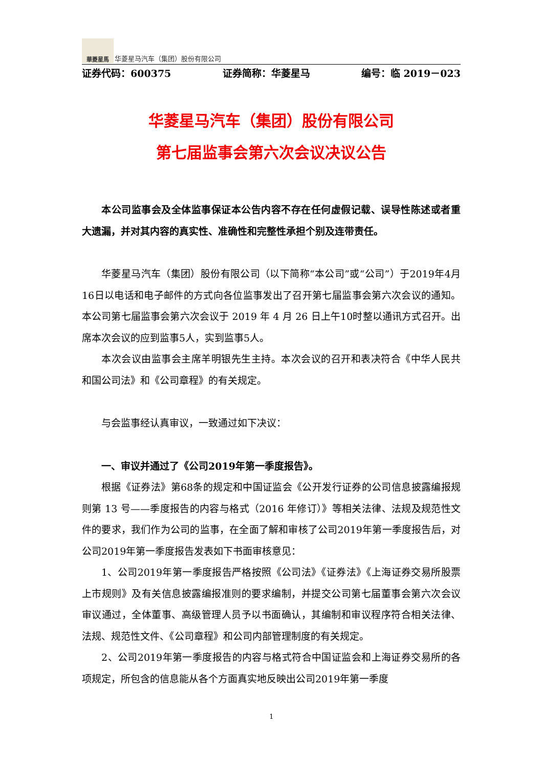華菱星馬
华菱星马汽车（集团）股份有限公司
证券代码：600375 证券简称：华菱星马 编号：临 2019－023
华菱星马汽车（集团）股份有限公司
第七届监事会第六次会议决议公告
本公司监事会及全体监事保证本公告内容不存在任何虚假记载、误导性陈述或者重大遗漏，并对其内容的真实性、准确性和完整性承担个别及连带责任。
华菱星马汽车（集团）股份有限公司（以下简称“本公司”或“公司”）于2019年4月16日以电话和电子邮件的方式向各位监事发出了召开第七届监事会第六次会议的通知。本公司第七届监事会第六次会议于 2019 年 4 月 26 日上午10时整以通讯方式召开。出席本次会议的应到监事5人，实到监事5人。
本次会议由监事会主席羊明银先生主持。本次会议的召开和表决符合《中华人民共和国公司法》和《公司章程》的有关规定。
与会监事经认真审议，一致通过如下决议：
一、审议并通过了《公司2019年第一季度报告》。
根据《证券法》第68条的规定和中国证监会《公开发行证券的公司信息披露编报规则第 13 号——季度报告的内容与格式（2016 年修订）》等相关法律、法规及规范性文件的要求，我们作为公司的监事，在全面了解和审核了公司2019年第一季度报告后，对公司2019年第一季度报告发表如下书面审核意见：
1、公司2019年第一季度报告严格按照《公司法》《证券法》《上海证券交易所股票上市规则》及有关信息披露编报准则的要求编制，并提交公司第七届董事会第六次会议审议通过，全体董事、高级管理人员予以书面确认，其编制和审议程序符合相关法律、法规、规范性文件、《公司章程》和公司内部管理制度的有关规定。
2、公司2019年第一季度报告的内容与格式符合中国证监会和上海证券交易所的各项规定，所包含的信息能从各个方面真实地反映出公司2019年第一季度
1